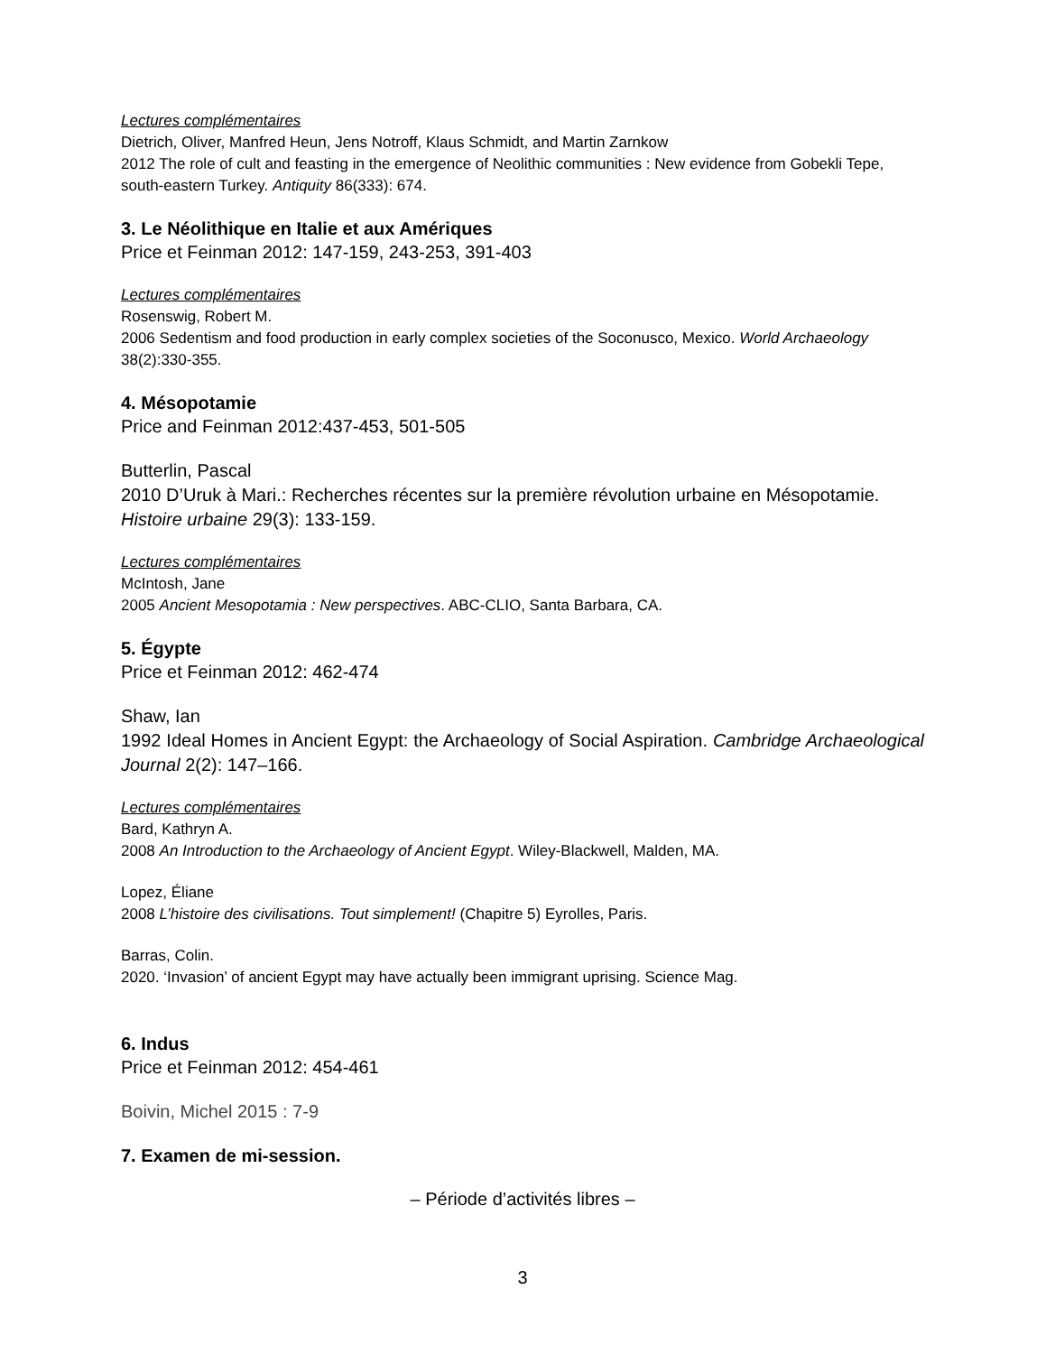Lectures complémentaires
Dietrich, Oliver, Manfred Heun, Jens Notroff, Klaus Schmidt, and Martin Zarnkow
2012 The role of cult and feasting in the emergence of Neolithic communities : New evidence from Gobekli Tepe, south-eastern Turkey. Antiquity 86(333): 674.
3. Le Néolithique en Italie et aux Amériques
Price et Feinman 2012: 147-159, 243-253, 391-403
Lectures complémentaires
Rosenswig, Robert M.
2006 Sedentism and food production in early complex societies of the Soconusco, Mexico. World Archaeology 38(2):330-355.
4. Mésopotamie
Price and Feinman 2012:437-453, 501-505
Butterlin, Pascal
2010 D’Uruk à Mari.: Recherches récentes sur la première révolution urbaine en Mésopotamie. Histoire urbaine 29(3): 133-159.
Lectures complémentaires
McIntosh, Jane
2005 Ancient Mesopotamia : New perspectives. ABC-CLIO, Santa Barbara, CA.
5. Égypte
Price et Feinman 2012: 462-474
Shaw, Ian
1992 Ideal Homes in Ancient Egypt: the Archaeology of Social Aspiration. Cambridge Archaeological Journal 2(2): 147–166.
Lectures complémentaires
Bard, Kathryn A.
2008 An Introduction to the Archaeology of Ancient Egypt. Wiley-Blackwell, Malden, MA.
Lopez, Éliane
2008 L’histoire des civilisations. Tout simplement! (Chapitre 5) Eyrolles, Paris.
Barras, Colin.
2020. ‘Invasion’ of ancient Egypt may have actually been immigrant uprising. Science Mag.
6. Indus
Price et Feinman 2012: 454-461
Boivin, Michel 2015 : 7-9
7. Examen de mi-session.
– Période d’activités libres –
3